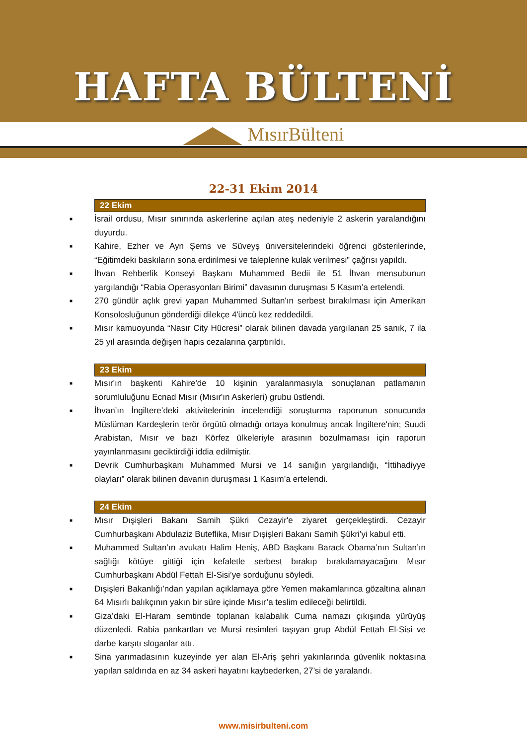HAFTA BÜLTENİ
MısırBülteni
22-31 Ekim 2014
22 Ekim
■ İsrail ordusu, Mısır sınırında askerlerine açılan ateş nedeniyle 2 askerin yaralandığını duyurdu.
■ Kahire, Ezher ve Ayn Şems ve Süveyş üniversitelerindeki öğrenci gösterilerinde, “Eğitimdeki baskıların sona erdirilmesi ve taleplerine kulak verilmesi” çağrısı yapıldı.
■ İhvan Rehberlik Konseyi Başkanı Muhammed Bedii ile 51 İhvan mensubunun yargılandığı “Rabia Operasyonları Birimi” davasının duruşması 5 Kasım’a ertelendi.
■ 270 gündür açlık grevi yapan Muhammed Sultan'ın serbest bırakılması için Amerikan Konsolosluğunun gönderdiği dilekçe 4'üncü kez reddedildi.
■ Mısır kamuoyunda “Nasır City Hücresi” olarak bilinen davada yargılanan 25 sanık, 7 ila 25 yıl arasında değişen hapis cezalarına çarptırıldı.
23 Ekim
■ Mısır'ın başkenti Kahire'de 10 kişinin yaralanmasıyla sonuçlanan patlamanın sorumluluğunu Ecnad Mısır (Mısır'ın Askerleri) grubu üstlendi.
■ İhvan’ın İngiltere’deki aktivitelerinin incelendiği soruşturma raporunun sonucunda Müslüman Kardeşlerin terör örgütü olmadığı ortaya konulmuş ancak İngiltere'nin; Suudi Arabistan, Mısır ve bazı Körfez ülkeleriyle arasının bozulmaması için raporun yayınlanmasını geciktirdiği iddia edilmiştir.
■ Devrik Cumhurbaşkanı Muhammed Mursi ve 14 sanığın yargılandığı, “İttihadiyye olayları” olarak bilinen davanın duruşması 1 Kasım’a ertelendi.
24 Ekim
■ Mısır Dışişleri Bakanı Samih Şükri Cezayir'e ziyaret gerçekleştirdi. Cezayir Cumhurbaşkanı Abdulaziz Buteflika, Mısır Dışişleri Bakanı Samih Şükri’yi kabul etti.
■ Muhammed Sultan’ın avukatı Halim Heniş, ABD Başkanı Barack Obama’nın Sultan’ın sağlığı kötüye gittiği için kefaletle serbest bırakıp bırakılamayacağını Mısır Cumhurbaşkanı Abdül Fettah El-Sisi’ye sorduğunu söyledi.
■ Dışişleri Bakanlığı’ndan yapılan açıklamaya göre Yemen makamlarınca gözaltına alınan 64 Mısırlı balıkçının yakın bir süre içinde Mısır’a teslim edileceği belirtildi.
■ Giza’daki El-Haram semtinde toplanan kalabalık Cuma namazı çıkışında yürüyüş düzenledi. Rabia pankartları ve Mursi resimleri taşıyan grup Abdül Fettah El-Sisi ve darbe karşıtı sloganlar attı.
■ Sina yarımadasının kuzeyinde yer alan El-Ariş şehri yakınlarında güvenlik noktasına yapılan saldırıda en az 34 askeri hayatını kaybederken, 27’si de yaralandı.
www.misirbulteni.com